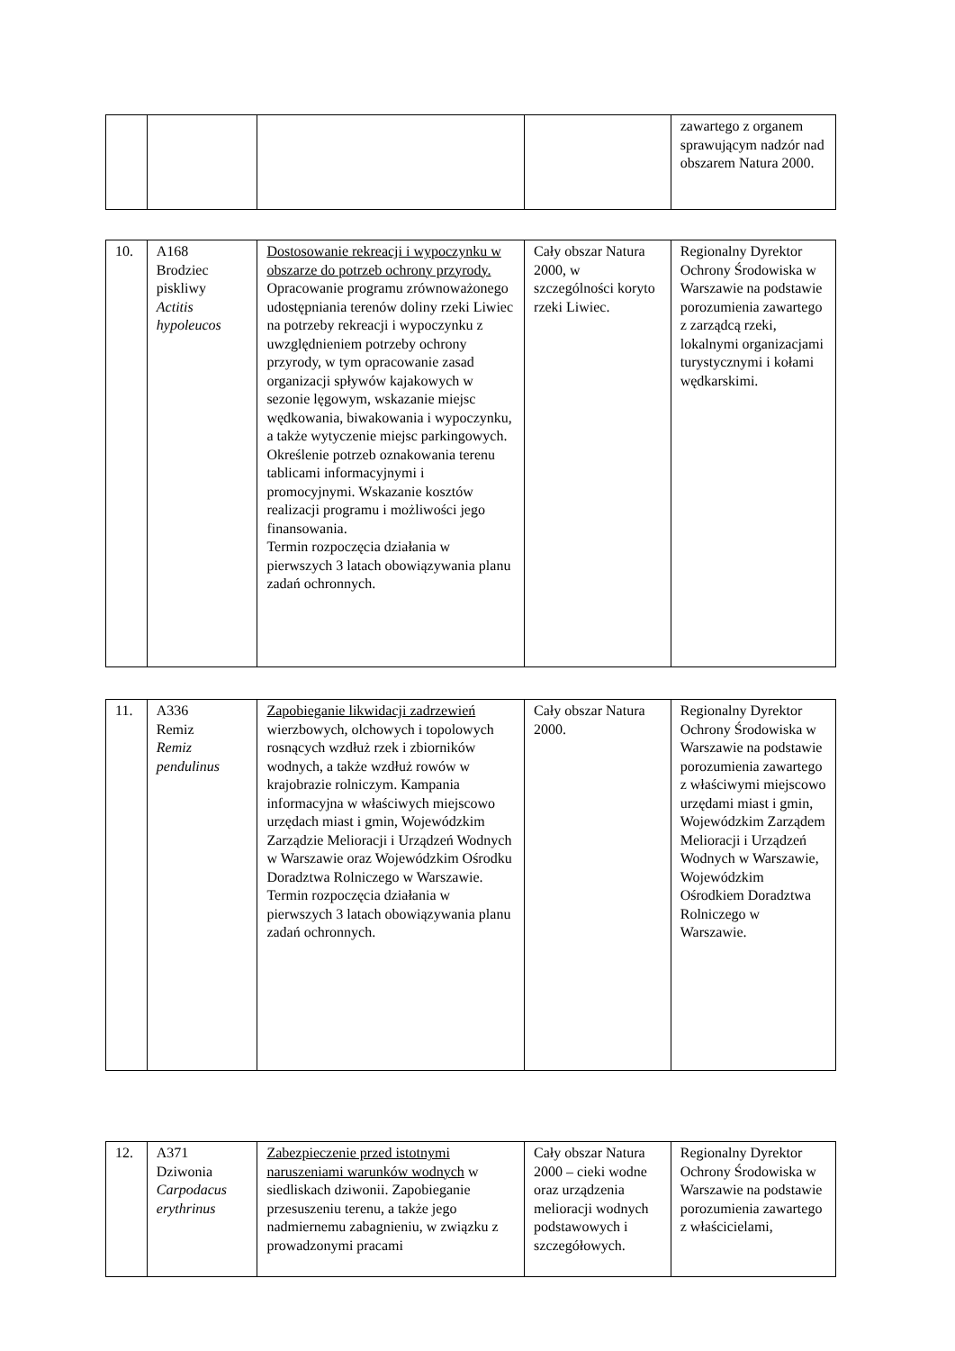| | | | | zawartego z organem sprawującym nadzór nad obszarem Natura 2000. |
| 10. | A168 Brodziec piskliwy Actitis hypoleucos | Dostosowanie rekreacji i wypoczynku w obszarze do potrzeb ochrony przyrody. Opracowanie programu zrównoważonego udostępniania terenów doliny rzeki Liwiec na potrzeby rekreacji i wypoczynku z uwzględnieniem potrzeby ochrony przyrody, w tym opracowanie zasad organizacji spływów kajakowych w sezonie lęgowym, wskazanie miejsc wędkowania, biwakowania i wypoczynku, a także wytyczenie miejsc parkingowych. Określenie potrzeb oznakowania terenu tablicami informacyjnymi i promocyjnymi. Wskazanie kosztów realizacji programu i możliwości jego finansowania. Termin rozpoczęcia działania w pierwszych 3 latach obowiązywania planu zadań ochronnych. | Cały obszar Natura 2000, w szczególności koryto rzeki Liwiec. | Regionalny Dyrektor Ochrony Środowiska w Warszawie na podstawie porozumienia zawartego z zarządcą rzeki, lokalnymi organizacjami turystycznymi i kołami wędkarskimi. |
| 11. | A336 Remiz Remiz pendulinus | Zapobieganie likwidacji zadrzewień wierzbowych, olchowych i topolowych rosnących wzdłuż rzek i zbiorników wodnych, a także wzdłuż rowów w krajobrazie rolniczym. Kampania informacyjna w właściwych miejscowo urzędach miast i gmin, Wojewódzkim Zarządzie Melioracji i Urządzeń Wodnych w Warszawie oraz Wojewódzkim Ośrodku Doradztwa Rolniczego w Warszawie. Termin rozpoczęcia działania w pierwszych 3 latach obowiązywania planu zadań ochronnych. | Cały obszar Natura 2000. | Regionalny Dyrektor Ochrony Środowiska w Warszawie na podstawie porozumienia zawartego z właściwymi miejscowo urzędami miast i gmin, Wojewódzkim Zarządem Melioracji i Urządzeń Wodnych w Warszawie, Wojewódzkim Ośrodkiem Doradztwa Rolniczego w Warszawie. |
| 12. | A371 Dziwonia Carpodacus erythrinus | Zabezpieczenie przed istotnymi naruszeniami warunków wodnych w siedliskach dziwonii. Zapobieganie przesuszeniu terenu, a także jego nadmiernemu zabagnieniu, w związku z prowadzonymi pracami | Cały obszar Natura 2000 – cieki wodne oraz urządzenia melioracji wodnych podstawowych i szczegółowych. | Regionalny Dyrektor Ochrony Środowiska w Warszawie na podstawie porozumienia zawartego z właścicielami, |